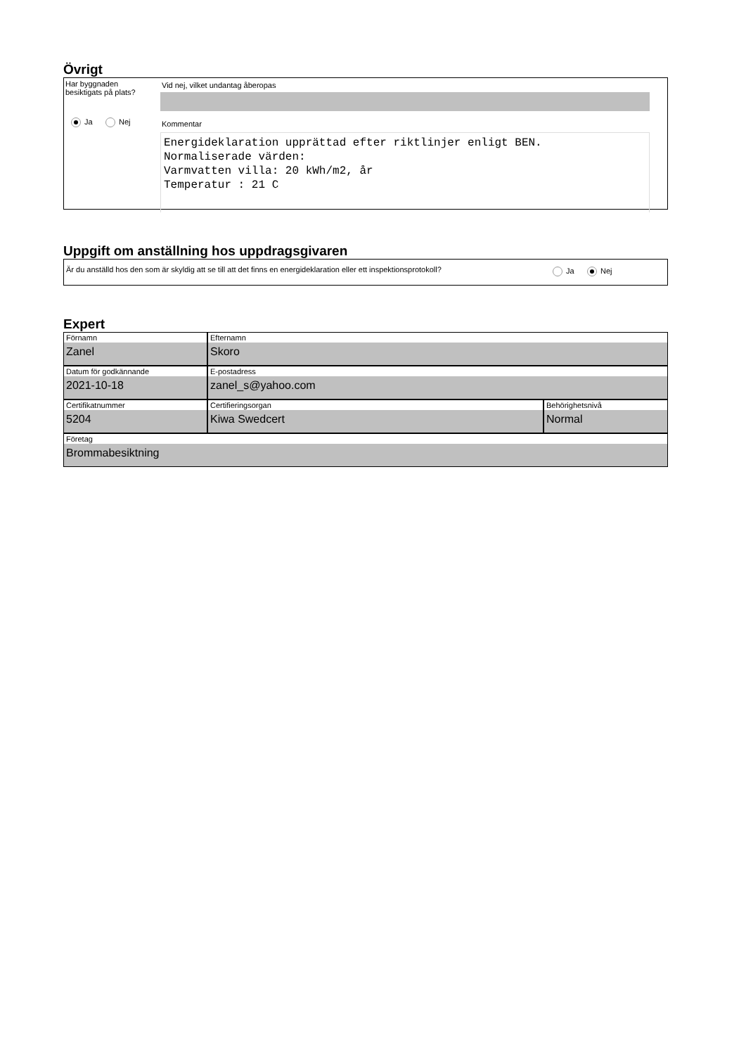Övrigt
Har byggnaden
besiktigats på plats?
Ja Nej
Vid nej, vilket undantag åberopas
Kommentar
Energideklaration upprättad efter riktlinjer enligt BEN.
Normaliserade värden:
Varmvatten villa: 20 kWh/m2, år
Temperatur : 21 C
Uppgift om anställning hos uppdragsgivaren
Är du anställd hos den som är skyldig att se till att det finns en energideklaration eller ett inspektionsprotokoll?
Ja Nej
Expert
Förnamn
Zanel
Efternamn
Skoro
Datum för godkännande
2021-10-18
E-postadress
zanel_s@yahoo.com
Certifikatnummer
5204
Certifieringsorgan
Kiwa Swedcert
Behörighetsnivå
Normal
Företag
Brommabesiktning